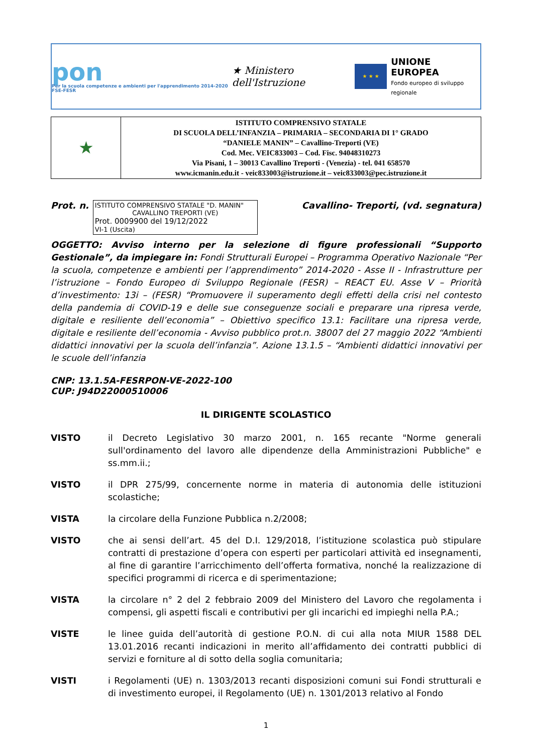pon
Per la scuola competenze e ambienti per l'apprendimento 2014-2020 FSE-FESR
★ Ministero dell'Istruzione
★ ★ ★
UNIONE EUROPEA
Fondo europeo di sviluppo regionale
| ★ | ISTITUTO COMPRENSIVO STATALE DI SCUOLA DELL’INFANZIA – PRIMARIA – SECONDARIA DI 1° GRADO “DANIELE MANIN” – Cavallino-Treporti (VE) Cod. Mec. VEIC833003 – Cod. Fisc. 94048310273 Via Pisani, 1 – 30013 Cavallino Treporti - (Venezia) - tel. 041 658570 www.icmanin.edu.it - veic833003@istruzione.it – veic833003@pec.istruzione.it |
Prot. n.
ISTITUTO COMPRENSIVO STATALE "D. MANIN"
CAVALLINO TREPORTI (VE)Prot. 0009900 del 19/12/2022
VI-1 (Uscita)
Cavallino- Treporti, (vd. segnatura)
OGGETTO: Avviso interno per la selezione di figure professionali “Supporto Gestionale”, da impiegare in: Fondi Strutturali Europei – Programma Operativo Nazionale “Per la scuola, competenze e ambienti per l’apprendimento” 2014-2020 - Asse II - Infrastrutture per l’istruzione – Fondo Europeo di Sviluppo Regionale (FESR) – REACT EU. Asse V – Priorità d’investimento: 13i – (FESR) “Promuovere il superamento degli effetti della crisi nel contesto della pandemia di COVID-19 e delle sue conseguenze sociali e preparare una ripresa verde, digitale e resiliente dell’economia” – Obiettivo specifico 13.1: Facilitare una ripresa verde, digitale e resiliente dell’economia - Avviso pubblico prot.n. 38007 del 27 maggio 2022 “Ambienti didattici innovativi per la scuola dell’infanzia”. Azione 13.1.5 – “Ambienti didattici innovativi per le scuole dell’infanzia
CNP: 13.1.5A-FESRPON-VE-2022-100
CUP: J94D22000510006
IL DIRIGENTE SCOLASTICO
VISTO il Decreto Legislativo 30 marzo 2001, n. 165 recante "Norme generali sull'ordinamento del lavoro alle dipendenze della Amministrazioni Pubbliche" e ss.mm.ii.;
VISTO il DPR 275/99, concernente norme in materia di autonomia delle istituzioni scolastiche;
VISTA la circolare della Funzione Pubblica n.2/2008;
VISTO che ai sensi dell’art. 45 del D.I. 129/2018, l’istituzione scolastica può stipulare contratti di prestazione d’opera con esperti per particolari attività ed insegnamenti, al fine di garantire l’arricchimento dell’offerta formativa, nonché la realizzazione di specifici programmi di ricerca e di sperimentazione;
VISTA la circolare n° 2 del 2 febbraio 2009 del Ministero del Lavoro che regolamenta i compensi, gli aspetti fiscali e contributivi per gli incarichi ed impieghi nella P.A.;
VISTE le linee guida dell’autorità di gestione P.O.N. di cui alla nota MIUR 1588 DEL 13.01.2016 recanti indicazioni in merito all’affidamento dei contratti pubblici di servizi e forniture al di sotto della soglia comunitaria;
VISTI i Regolamenti (UE) n. 1303/2013 recanti disposizioni comuni sui Fondi strutturali e di investimento europei, il Regolamento (UE) n. 1301/2013 relativo al Fondo
1